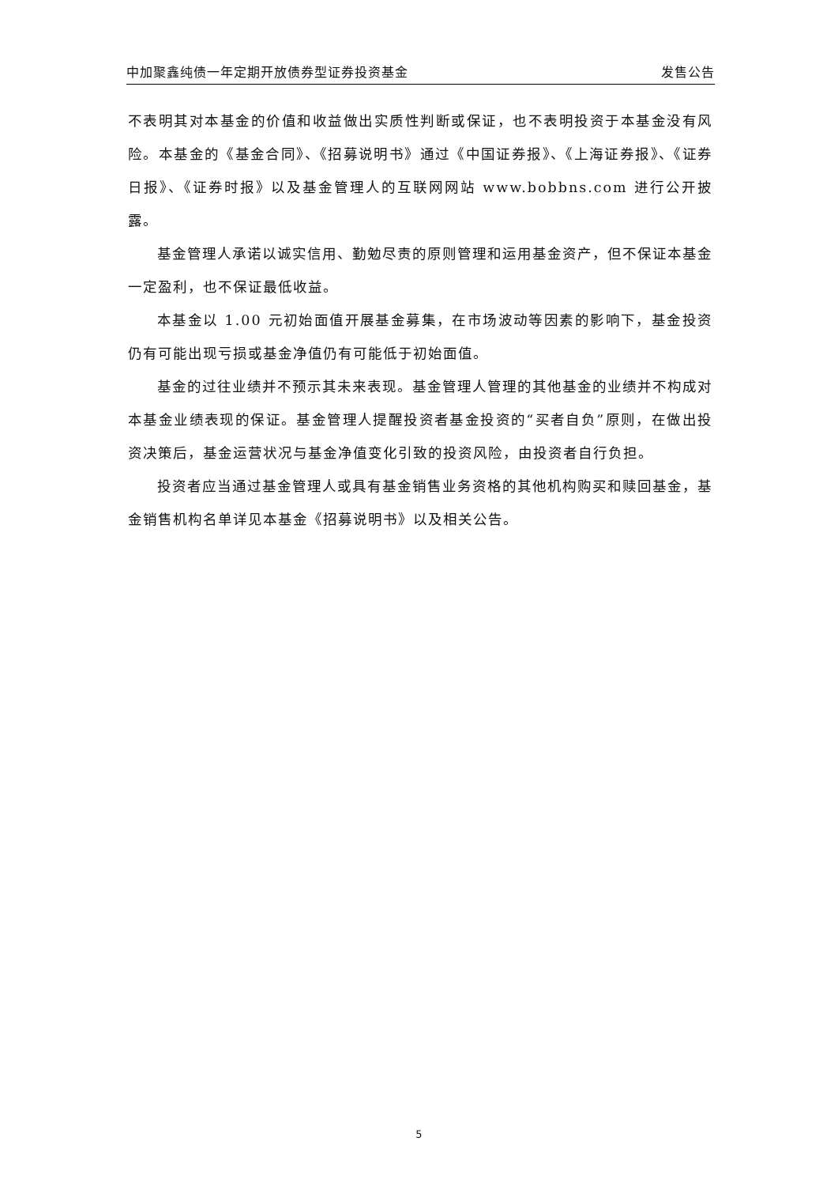中加聚鑫纯债一年定期开放债券型证券投资基金 发售公告
不表明其对本基金的价值和收益做出实质性判断或保证，也不表明投资于本基金没有风险。本基金的《基金合同》、《招募说明书》通过《中国证券报》、《上海证券报》、《证券日报》、《证券时报》以及基金管理人的互联网网站 www.bobbns.com 进行公开披露。
基金管理人承诺以诚实信用、勤勉尽责的原则管理和运用基金资产，但不保证本基金一定盈利，也不保证最低收益。
本基金以 1.00 元初始面值开展基金募集，在市场波动等因素的影响下，基金投资仍有可能出现亏损或基金净值仍有可能低于初始面值。
基金的过往业绩并不预示其未来表现。基金管理人管理的其他基金的业绩并不构成对本基金业绩表现的保证。基金管理人提醒投资者基金投资的“买者自负”原则，在做出投资决策后，基金运营状况与基金净值变化引致的投资风险，由投资者自行负担。
投资者应当通过基金管理人或具有基金销售业务资格的其他机构购买和赎回基金，基金销售机构名单详见本基金《招募说明书》以及相关公告。
5